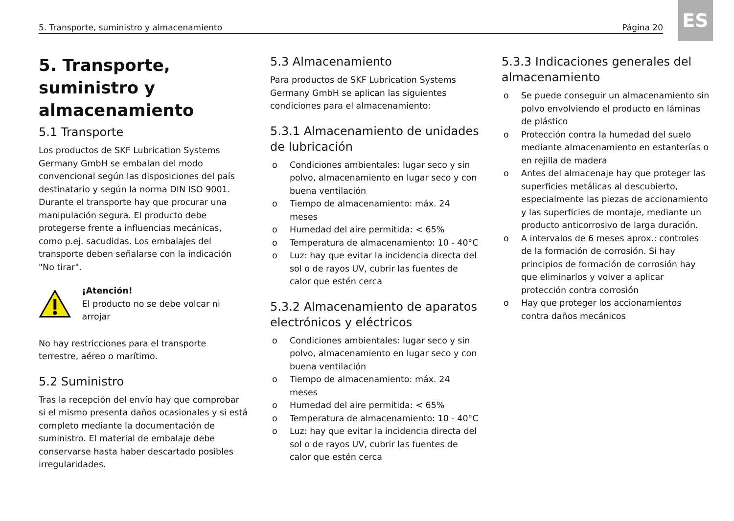ES
5. Transporte, suministro y almacenamiento Página 20
5. Transporte, suministro y almacenamiento
5.1 Transporte
Los productos de SKF Lubrication Systems Germany GmbH se embalan del modo convencional según las disposiciones del país destinatario y según la norma DIN ISO 9001. Durante el transporte hay que procurar una manipulación segura. El producto debe protegerse frente a influencias mecánicas, como p.ej. sacudidas. Los embalajes del transporte deben señalarse con la indicación "No tirar".
¡Atención!
El producto no se debe volcar ni arrojar
No hay restricciones para el transporte terrestre, aéreo o marítimo.
5.2 Suministro
Tras la recepción del envío hay que comprobar si el mismo presenta daños ocasionales y si está completo mediante la documentación de suministro. El material de embalaje debe conservarse hasta haber descartado posibles irregularidades.
5.3 Almacenamiento
Para productos de SKF Lubrication Systems Germany GmbH se aplican las siguientes condiciones para el almacenamiento:
5.3.1 Almacenamiento de unidades de lubricación
o Condiciones ambientales: lugar seco y sin polvo, almacenamiento en lugar seco y con buena ventilación
o Tiempo de almacenamiento: máx. 24 meses
o Humedad del aire permitida: < 65%
o Temperatura de almacenamiento: 10 - 40°C
o Luz: hay que evitar la incidencia directa del sol o de rayos UV, cubrir las fuentes de calor que estén cerca
5.3.2 Almacenamiento de aparatos electrónicos y eléctricos
o Condiciones ambientales: lugar seco y sin polvo, almacenamiento en lugar seco y con buena ventilación
o Tiempo de almacenamiento: máx. 24 meses
o Humedad del aire permitida: < 65%
o Temperatura de almacenamiento: 10 - 40°C
o Luz: hay que evitar la incidencia directa del sol o de rayos UV, cubrir las fuentes de calor que estén cerca
5.3.3 Indicaciones generales del almacenamiento
o Se puede conseguir un almacenamiento sin polvo envolviendo el producto en láminas de plástico
o Protección contra la humedad del suelo mediante almacenamiento en estanterías o en rejilla de madera
o Antes del almacenaje hay que proteger las superficies metálicas al descubierto, especialmente las piezas de accionamiento y las superficies de montaje, mediante un producto anticorrosivo de larga duración.
o A intervalos de 6 meses aprox.: controles de la formación de corrosión. Si hay principios de formación de corrosión hay que eliminarlos y volver a aplicar protección contra corrosión
o Hay que proteger los accionamientos contra daños mecánicos